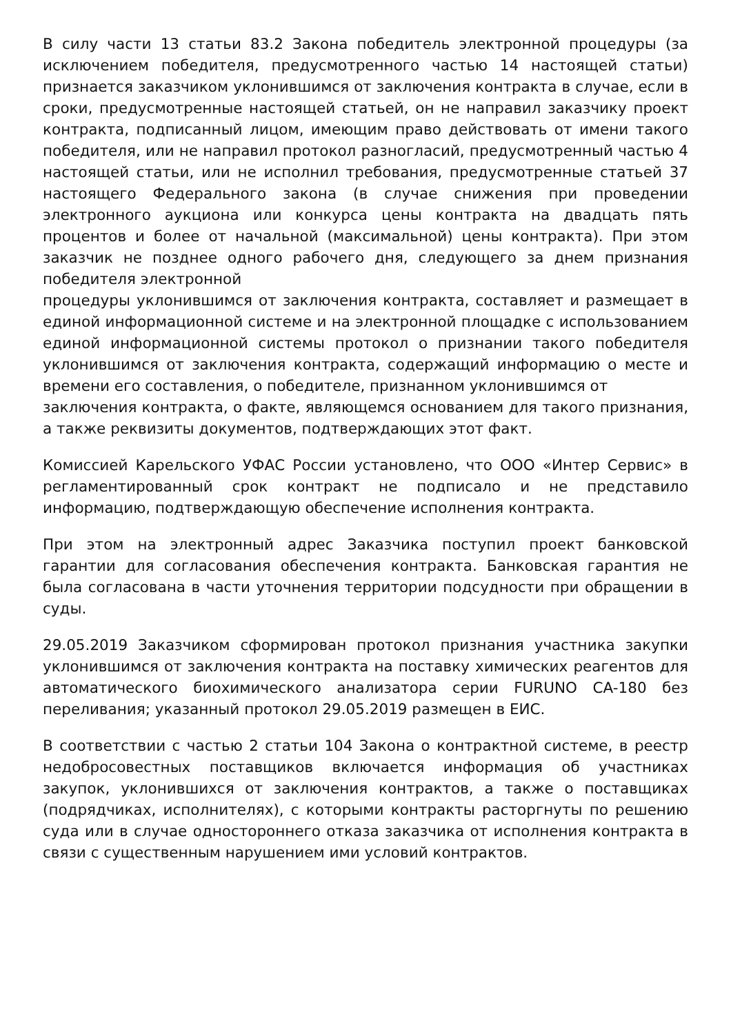В силу части 13 статьи 83.2 Закона победитель электронной процедуры (за исключением победителя, предусмотренного частью 14 настоящей статьи) признается заказчиком уклонившимся от заключения контракта в случае, если в сроки, предусмотренные настоящей статьей, он не направил заказчику проект контракта, подписанный лицом, имеющим право действовать от имени такого победителя, или не направил протокол разногласий, предусмотренный частью 4 настоящей статьи, или не исполнил требования, предусмотренные статьей 37 настоящего Федерального закона (в случае снижения при проведении электронного аукциона или конкурса цены контракта на двадцать пять процентов и более от начальной (максимальной) цены контракта). При этом заказчик не позднее одного рабочего дня, следующего за днем признания победителя электронной
процедуры уклонившимся от заключения контракта, составляет и размещает в единой информационной системе и на электронной площадке с использованием единой информационной системы протокол о признании такого победителя уклонившимся от заключения контракта, содержащий информацию о месте и времени его составления, о победителе, признанном уклонившимся от
заключения контракта, о факте, являющемся основанием для такого признания, а также реквизиты документов, подтверждающих этот факт.
Комиссией Карельского УФАС России установлено, что ООО «Интер Сервис» в регламентированный срок контракт не подписало и не представило информацию, подтверждающую обеспечение исполнения контракта.
При этом на электронный адрес Заказчика поступил проект банковской гарантии для согласования обеспечения контракта. Банковская гарантия не была согласована в части уточнения территории подсудности при обращении в суды.
29.05.2019 Заказчиком сформирован протокол признания участника закупки уклонившимся от заключения контракта на поставку химических реагентов для автоматического биохимического анализатора серии FURUNO CA-180 без переливания; указанный протокол 29.05.2019 размещен в ЕИС.
В соответствии с частью 2 статьи 104 Закона о контрактной системе, в реестр недобросовестных поставщиков включается информация об участниках закупок, уклонившихся от заключения контрактов, а также о поставщиках (подрядчиках, исполнителях), с которыми контракты расторгнуты по решению суда или в случае одностороннего отказа заказчика от исполнения контракта в связи с существенным нарушением ими условий контрактов.